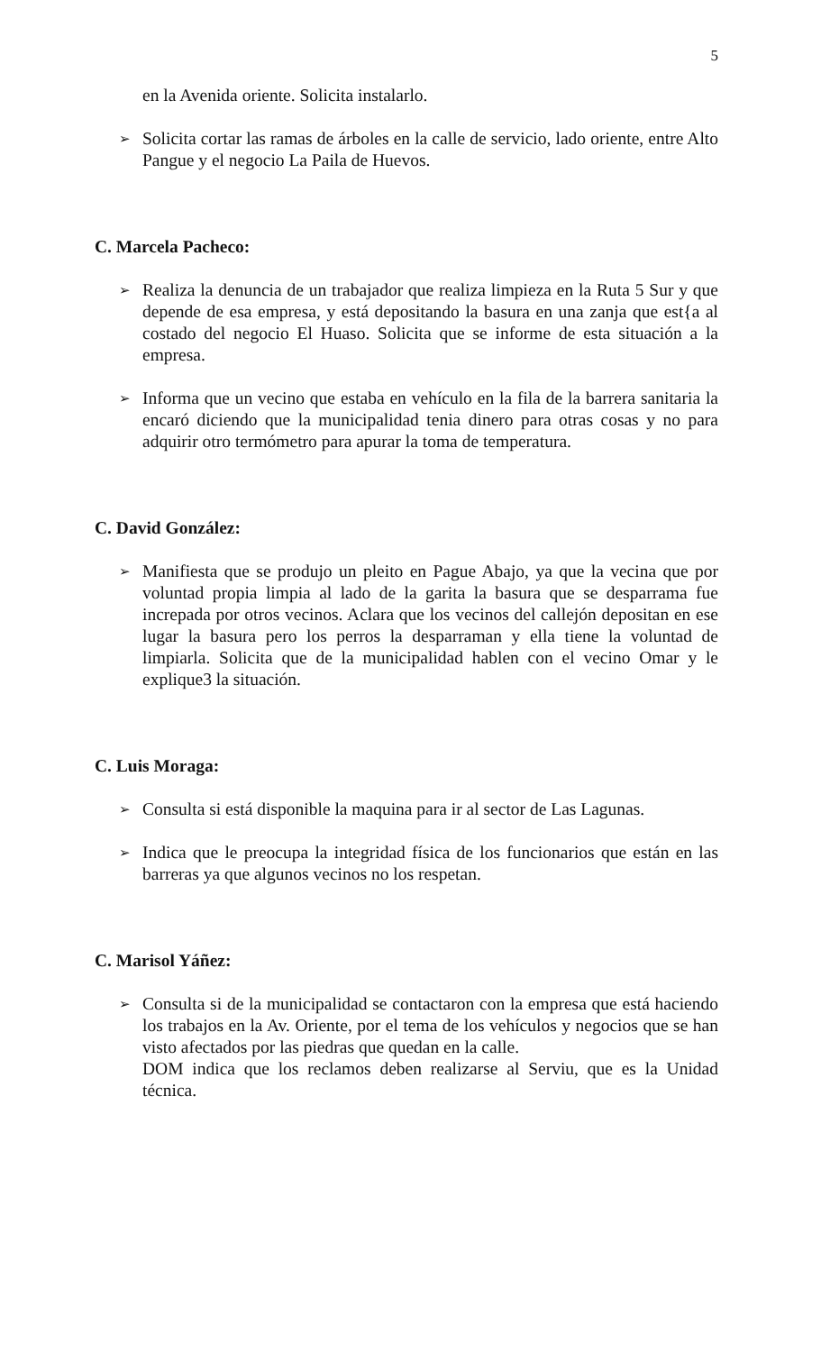5
en la Avenida oriente. Solicita instalarlo.
➢ Solicita cortar las ramas de árboles en la calle de servicio, lado oriente, entre Alto Pangue y el negocio La Paila de Huevos.
C. Marcela Pacheco:
➢ Realiza la denuncia de un trabajador que realiza limpieza en la Ruta 5 Sur y que depende de esa empresa, y está depositando la basura en una zanja que est{a al costado del negocio El Huaso. Solicita que se informe de esta situación a la empresa.
➢ Informa que un vecino que estaba en vehículo en la fila de la barrera sanitaria la encaró diciendo que la municipalidad tenia dinero para otras cosas y no para adquirir otro termómetro para apurar la toma de temperatura.
C. David González:
➢ Manifiesta que se produjo un pleito en Pague Abajo, ya que la vecina que por voluntad propia limpia al lado de la garita la basura que se desparrama fue increpada por otros vecinos. Aclara que los vecinos del callejón depositan en ese lugar la basura pero los perros la desparraman y ella tiene la voluntad de limpiarla. Solicita que de la municipalidad hablen con el vecino Omar y le explique3 la situación.
C. Luis Moraga:
➢ Consulta si está disponible la maquina para ir al sector de Las Lagunas.
➢ Indica que le preocupa la integridad física de los funcionarios que están en las barreras ya que algunos vecinos no los respetan.
C. Marisol Yáñez:
➢ Consulta si de la municipalidad se contactaron con la empresa que está haciendo los trabajos en la Av. Oriente, por el tema de los vehículos y negocios que se han visto afectados por las piedras que quedan en la calle.
DOM indica que los reclamos deben realizarse al Serviu, que es la Unidad técnica.